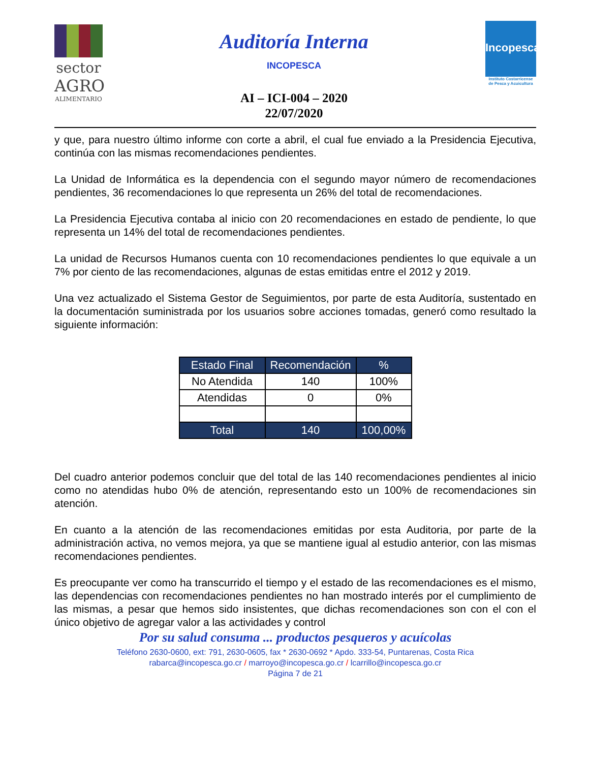sector
AGRO
ALIMENTARIO
Auditoría Interna
INCOPESCA
AI – ICI-004 – 2020
22/07/2020
Incopesca
Instituto Costarricense
de Pesca y Acuicultura
y que, para nuestro último informe con corte a abril, el cual fue enviado a la Presidencia Ejecutiva, continúa con las mismas recomendaciones pendientes.
La Unidad de Informática es la dependencia con el segundo mayor número de recomendaciones pendientes, 36 recomendaciones lo que representa un 26% del total de recomendaciones.
La Presidencia Ejecutiva contaba al inicio con 20 recomendaciones en estado de pendiente, lo que representa un 14% del total de recomendaciones pendientes.
La unidad de Recursos Humanos cuenta con 10 recomendaciones pendientes lo que equivale a un 7% por ciento de las recomendaciones, algunas de estas emitidas entre el 2012 y 2019.
Una vez actualizado el Sistema Gestor de Seguimientos, por parte de esta Auditoría, sustentado en la documentación suministrada por los usuarios sobre acciones tomadas, generó como resultado la siguiente información:
| Estado Final | Recomendación | % |
| --- | --- | --- |
| No Atendida | 140 | 100% |
| Atendidas | 0 | 0% |
| Total | 140 | 100,00% |
Del cuadro anterior podemos concluir que del total de las 140 recomendaciones pendientes al inicio como no atendidas hubo 0% de atención, representando esto un 100% de recomendaciones sin atención.
En cuanto a la atención de las recomendaciones emitidas por esta Auditoria, por parte de la administración activa, no vemos mejora, ya que se mantiene igual al estudio anterior, con las mismas recomendaciones pendientes.
Es preocupante ver como ha transcurrido el tiempo y el estado de las recomendaciones es el mismo, las dependencias con recomendaciones pendientes no han mostrado interés por el cumplimiento de las mismas, a pesar que hemos sido insistentes, que dichas recomendaciones son con el con el único objetivo de agregar valor a las actividades y control
Por su salud consuma ... productos pesqueros y acuícolas
Teléfono 2630-0600, ext: 791, 2630-0605, fax * 2630-0692 * Apdo. 333-54, Puntarenas, Costa Rica
rabarca@incopesca.go.cr / marroyo@incopesca.go.cr / lcarrillo@incopesca.go.cr
Página 7 de 21